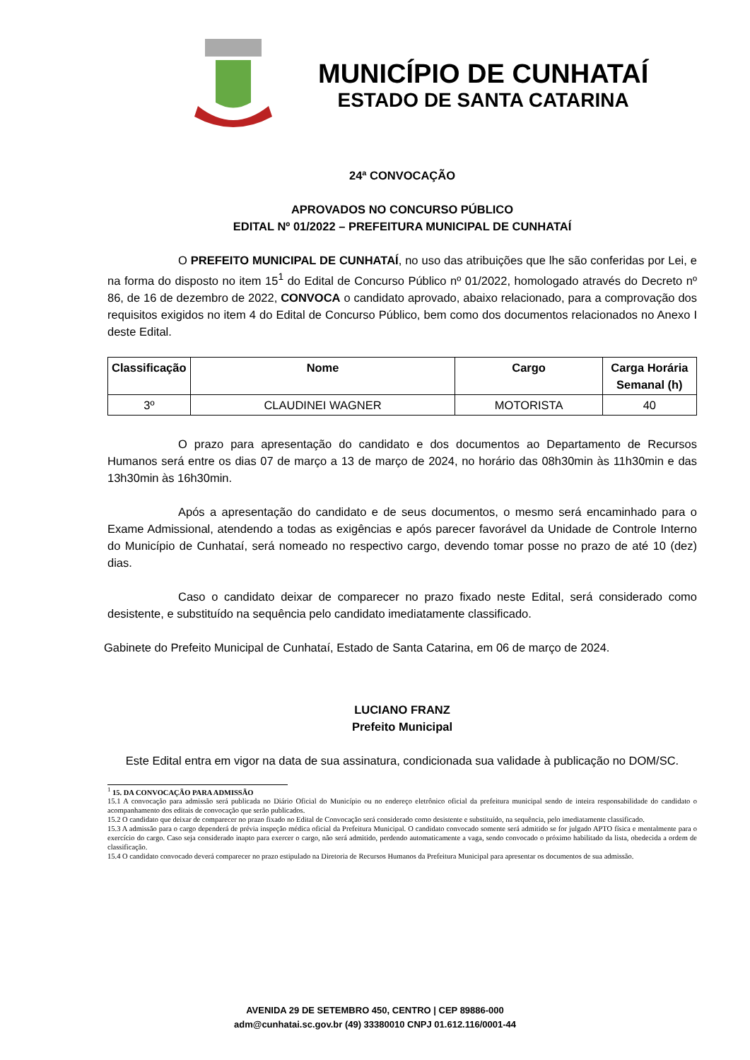MUNICÍPIO DE CUNHATAÍ
ESTADO DE SANTA CATARINA
24ª CONVOCAÇÃO
APROVADOS NO CONCURSO PÚBLICO
EDITAL Nº 01/2022 – PREFEITURA MUNICIPAL DE CUNHATAÍ
O PREFEITO MUNICIPAL DE CUNHATAÍ, no uso das atribuições que lhe são conferidas por Lei, e na forma do disposto no item 15<sup>1</sup> do Edital de Concurso Público nº 01/2022, homologado através do Decreto nº 86, de 16 de dezembro de 2022, CONVOCA o candidato aprovado, abaixo relacionado, para a comprovação dos requisitos exigidos no item 4 do Edital de Concurso Público, bem como dos documentos relacionados no Anexo I deste Edital.
| Classificação | Nome | Cargo | Carga Horária Semanal (h) |
| --- | --- | --- | --- |
| 3º | CLAUDINEI WAGNER | MOTORISTA | 40 |
O prazo para apresentação do candidato e dos documentos ao Departamento de Recursos Humanos será entre os dias 07 de março a 13 de março de 2024, no horário das 08h30min às 11h30min e das 13h30min às 16h30min.
Após a apresentação do candidato e de seus documentos, o mesmo será encaminhado para o Exame Admissional, atendendo a todas as exigências e após parecer favorável da Unidade de Controle Interno do Município de Cunhataí, será nomeado no respectivo cargo, devendo tomar posse no prazo de até 10 (dez) dias.
Caso o candidato deixar de comparecer no prazo fixado neste Edital, será considerado como desistente, e substituído na sequência pelo candidato imediatamente classificado.
Gabinete do Prefeito Municipal de Cunhataí, Estado de Santa Catarina, em 06 de março de 2024.
LUCIANO FRANZ
Prefeito Municipal
Este Edital entra em vigor na data de sua assinatura, condicionada sua validade à publicação no DOM/SC.
<sup>1</sup> 15. DA CONVOCAÇÃO PARA ADMISSÃO
15.1 A convocação para admissão será publicada no Diário Oficial do Município ou no endereço eletrônico oficial da prefeitura municipal sendo de inteira responsabilidade do candidato o acompanhamento dos editais de convocação que serão publicados.
15.2 O candidato que deixar de comparecer no prazo fixado no Edital de Convocação será considerado como desistente e substituído, na sequência, pelo imediatamente classificado.
15.3 A admissão para o cargo dependerá de prévia inspeção médica oficial da Prefeitura Municipal. O candidato convocado somente será admitido se for julgado APTO física e mentalmente para o exercício do cargo. Caso seja considerado inapto para exercer o cargo, não será admitido, perdendo automaticamente a vaga, sendo convocado o próximo habilitado da lista, obedecida a ordem de classificação.
15.4 O candidato convocado deverá comparecer no prazo estipulado na Diretoria de Recursos Humanos da Prefeitura Municipal para apresentar os documentos de sua admissão.
AVENIDA 29 DE SETEMBRO 450, CENTRO | CEP 89886-000
adm@cunhatai.sc.gov.br (49) 33380010 CNPJ 01.612.116/0001-44